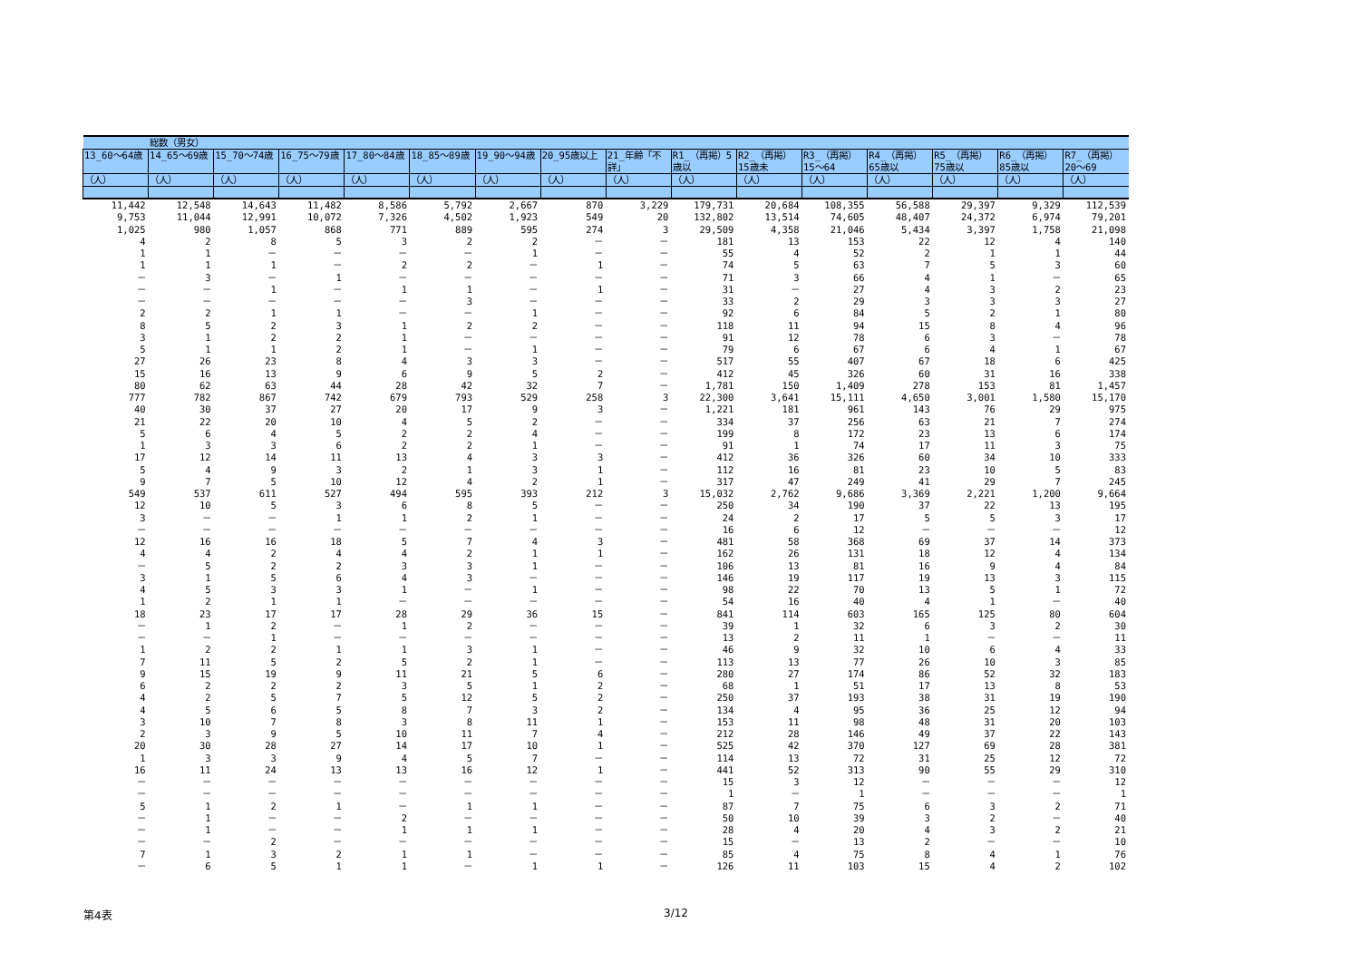| | 総数（男女） | | | | | | | | | | | | | | |
| --- | --- | --- | --- | --- | --- | --- | --- | --- | --- | --- | --- | --- | --- | --- | --- |
| 13_60～64歳 | 14_65～69歳 | 15_70～74歳 | 16_75～79歳 | 17_80～84歳 | 18_85～89歳 | 19_90～94歳 | 20_95歳以上 | 21_年齢「不詳」 | R1_（再掲）5歳以 | R2_（再掲）15歳未 | R3_（再掲）15～64 | R4_（再掲）65歳以 | R5_（再掲）75歳以 | R6_（再掲）85歳以 | R7_（再掲）20～69 |
| （人） | （人） | （人） | （人） | （人） | （人） | （人） | （人） | （人） | （人） | （人） | （人） | （人） | （人） | （人） | （人） |
| 11,442 | 12,548 | 14,643 | 11,482 | 8,586 | 5,792 | 2,667 | 870 | 3,229 | 179,731 | 20,684 | 108,355 | 56,588 | 29,397 | 9,329 | 112,539 |
| 9,753 | 11,044 | 12,991 | 10,072 | 7,326 | 4,502 | 1,923 | 549 | 20 | 132,802 | 13,514 | 74,605 | 48,407 | 24,372 | 6,974 | 79,201 |
| 1,025 | 980 | 1,057 | 868 | 771 | 889 | 595 | 274 | 3 | 29,509 | 4,358 | 21,046 | 5,434 | 3,397 | 1,758 | 21,098 |
| 4 | 2 | 8 | 5 | 3 | 2 | 2 | － | － | 181 | 13 | 153 | 22 | 12 | 4 | 140 |
| 1 | 1 | － | － | － | － | 1 | － | － | 55 | 4 | 52 | 2 | 1 | 1 | 44 |
| 1 | 1 | 1 | － | 2 | 2 | － | 1 | － | 74 | 5 | 63 | 7 | 5 | 3 | 60 |
| － | 3 | － | 1 | － | － | － | － | － | 71 | 3 | 66 | 4 | 1 | － | 65 |
| － | － | 1 | － | 1 | 1 | － | 1 | － | 31 | － | 27 | 4 | 3 | 2 | 23 |
| － | － | － | － | － | 3 | － | － | － | 33 | 2 | 29 | 3 | 3 | 3 | 27 |
| 2 | 2 | 1 | 1 | － | － | 1 | － | － | 92 | 6 | 84 | 5 | 2 | 1 | 80 |
| 8 | 5 | 2 | 3 | 1 | 2 | 2 | － | － | 118 | 11 | 94 | 15 | 8 | 4 | 96 |
| 3 | 1 | 2 | 2 | 1 | － | － | － | － | 91 | 12 | 78 | 6 | 3 | － | 78 |
| 5 | 1 | 1 | 2 | 1 | － | 1 | － | － | 79 | 6 | 67 | 6 | 4 | 1 | 67 |
| 27 | 26 | 23 | 8 | 4 | 3 | 3 | － | － | 517 | 55 | 407 | 67 | 18 | 6 | 425 |
| 15 | 16 | 13 | 9 | 6 | 9 | 5 | 2 | － | 412 | 45 | 326 | 60 | 31 | 16 | 338 |
| 80 | 62 | 63 | 44 | 28 | 42 | 32 | 7 | － | 1,781 | 150 | 1,409 | 278 | 153 | 81 | 1,457 |
| 777 | 782 | 867 | 742 | 679 | 793 | 529 | 258 | 3 | 22,300 | 3,641 | 15,111 | 4,650 | 3,001 | 1,580 | 15,170 |
| 40 | 30 | 37 | 27 | 20 | 17 | 9 | 3 | － | 1,221 | 181 | 961 | 143 | 76 | 29 | 975 |
| 21 | 22 | 20 | 10 | 4 | 5 | 2 | － | － | 334 | 37 | 256 | 63 | 21 | 7 | 274 |
| 5 | 6 | 4 | 5 | 2 | 2 | 4 | － | － | 199 | 8 | 172 | 23 | 13 | 6 | 174 |
| 1 | 3 | 3 | 6 | 2 | 2 | 1 | － | － | 91 | 1 | 74 | 17 | 11 | 3 | 75 |
| 17 | 12 | 14 | 11 | 13 | 4 | 3 | 3 | － | 412 | 36 | 326 | 60 | 34 | 10 | 333 |
| 5 | 4 | 9 | 3 | 2 | 1 | 3 | 1 | － | 112 | 16 | 81 | 23 | 10 | 5 | 83 |
| 9 | 7 | 5 | 10 | 12 | 4 | 2 | 1 | － | 317 | 47 | 249 | 41 | 29 | 7 | 245 |
| 549 | 537 | 611 | 527 | 494 | 595 | 393 | 212 | 3 | 15,032 | 2,762 | 9,686 | 3,369 | 2,221 | 1,200 | 9,664 |
| 12 | 10 | 5 | 3 | 6 | 8 | 5 | － | － | 250 | 34 | 190 | 37 | 22 | 13 | 195 |
| 3 | － | － | 1 | 1 | 2 | 1 | － | － | 24 | 2 | 17 | 5 | 5 | 3 | 17 |
| － | － | － | － | － | － | － | － | － | 16 | 6 | 12 | － | － | － | 12 |
| 12 | 16 | 16 | 18 | 5 | 7 | 4 | 3 | － | 481 | 58 | 368 | 69 | 37 | 14 | 373 |
| 4 | 4 | 2 | 4 | 4 | 2 | 1 | 1 | － | 162 | 26 | 131 | 18 | 12 | 4 | 134 |
| － | 5 | 2 | 2 | 3 | 3 | 1 | － | － | 106 | 13 | 81 | 16 | 9 | 4 | 84 |
| 3 | 1 | 5 | 6 | 4 | 3 | － | － | － | 146 | 19 | 117 | 19 | 13 | 3 | 115 |
| 4 | 5 | 3 | 3 | 1 | － | 1 | － | － | 98 | 22 | 70 | 13 | 5 | 1 | 72 |
| 1 | 2 | 1 | 1 | － | － | － | － | － | 54 | 16 | 40 | 4 | 1 | － | 40 |
| 18 | 23 | 17 | 17 | 28 | 29 | 36 | 15 | － | 841 | 114 | 603 | 165 | 125 | 80 | 604 |
| － | 1 | 2 | － | 1 | 2 | － | － | － | 39 | 1 | 32 | 6 | 3 | 2 | 30 |
| － | － | 1 | － | － | － | － | － | － | 13 | 2 | 11 | 1 | － | － | 11 |
| 1 | 2 | 2 | 1 | 1 | 3 | 1 | － | － | 46 | 9 | 32 | 10 | 6 | 4 | 33 |
| 7 | 11 | 5 | 2 | 5 | 2 | 1 | － | － | 113 | 13 | 77 | 26 | 10 | 3 | 85 |
| 9 | 15 | 19 | 9 | 11 | 21 | 5 | 6 | － | 280 | 27 | 174 | 86 | 52 | 32 | 183 |
| 6 | 2 | 2 | 2 | 3 | 5 | 1 | 2 | － | 68 | 1 | 51 | 17 | 13 | 8 | 53 |
| 4 | 2 | 5 | 7 | 5 | 12 | 5 | 2 | － | 250 | 37 | 193 | 38 | 31 | 19 | 190 |
| 4 | 5 | 6 | 5 | 8 | 7 | 3 | 2 | － | 134 | 4 | 95 | 36 | 25 | 12 | 94 |
| 3 | 10 | 7 | 8 | 3 | 8 | 11 | 1 | － | 153 | 11 | 98 | 48 | 31 | 20 | 103 |
| 2 | 3 | 9 | 5 | 10 | 11 | 7 | 4 | － | 212 | 28 | 146 | 49 | 37 | 22 | 143 |
| 20 | 30 | 28 | 27 | 14 | 17 | 10 | 1 | － | 525 | 42 | 370 | 127 | 69 | 28 | 381 |
| 1 | 3 | 3 | 9 | 4 | 5 | 7 | － | － | 114 | 13 | 72 | 31 | 25 | 12 | 72 |
| 16 | 11 | 24 | 13 | 13 | 16 | 12 | 1 | － | 441 | 52 | 313 | 90 | 55 | 29 | 310 |
| － | － | － | － | － | － | － | － | － | 15 | 3 | 12 | － | － | － | 12 |
| － | － | － | － | － | － | － | － | － | 1 | － | 1 | － | － | － | 1 |
| 5 | 1 | 2 | 1 | － | 1 | 1 | － | － | 87 | 7 | 75 | 6 | 3 | 2 | 71 |
| － | 1 | － | － | 2 | － | － | － | － | 50 | 10 | 39 | 3 | 2 | － | 40 |
| － | 1 | － | － | 1 | 1 | 1 | － | － | 28 | 4 | 20 | 4 | 3 | 2 | 21 |
| － | － | 2 | － | － | － | － | － | － | 15 | － | 13 | 2 | － | － | 10 |
| 7 | 1 | 3 | 2 | 1 | 1 | － | － | － | 85 | 4 | 75 | 8 | 4 | 1 | 76 |
| － | 6 | 5 | 1 | 1 | － | 1 | 1 | － | 126 | 11 | 103 | 15 | 4 | 2 | 102 |
第4表 3/12